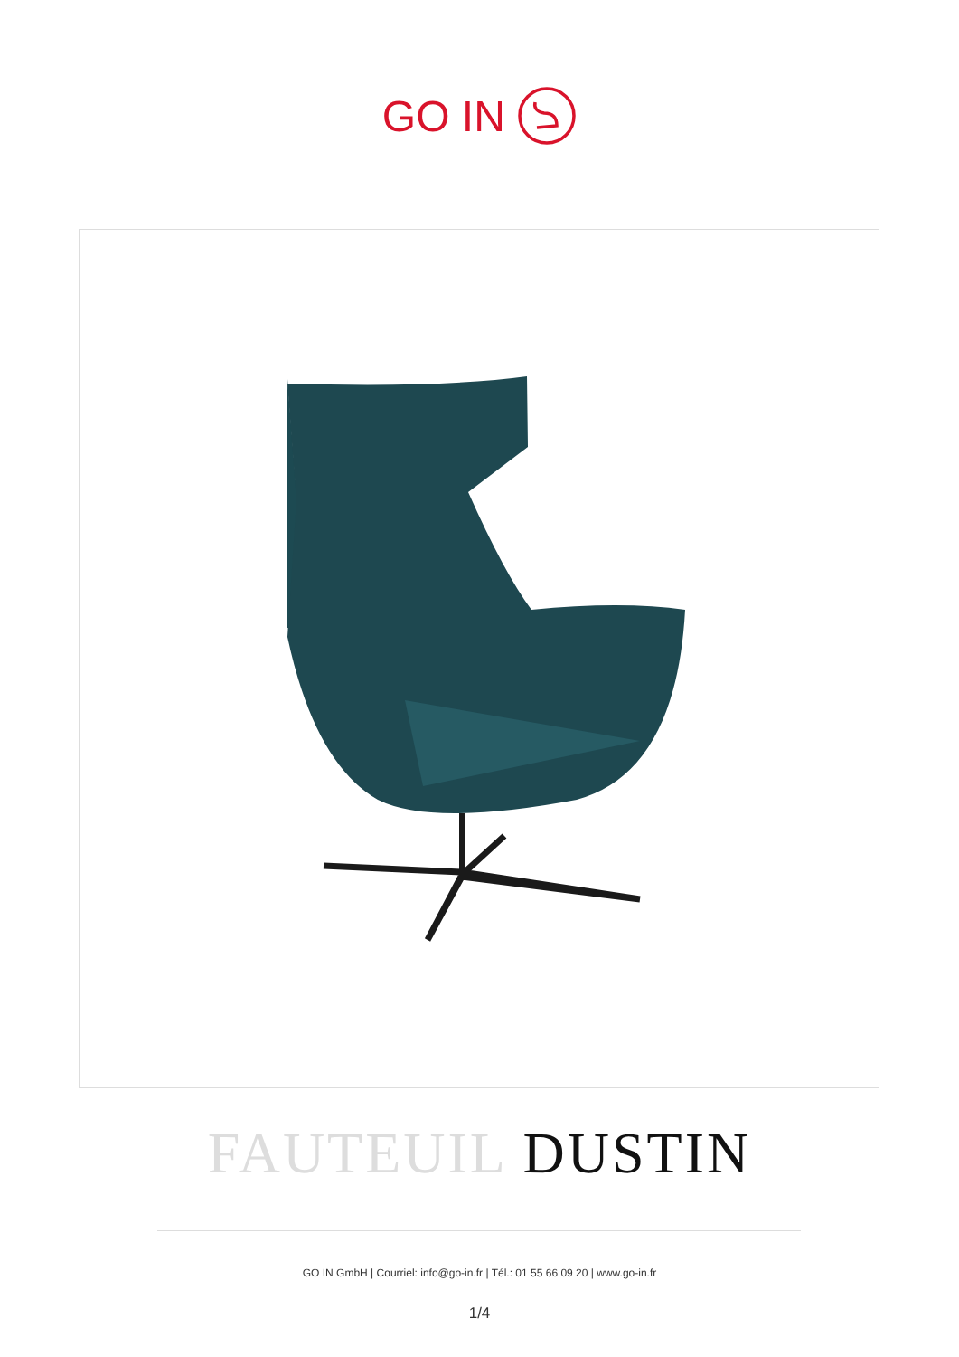GO IN
FAUTEUIL DUSTIN
GO IN GmbH | Courriel: info@go-in.fr | Tél.: 01 55 66 09 20 | www.go-in.fr
1/4